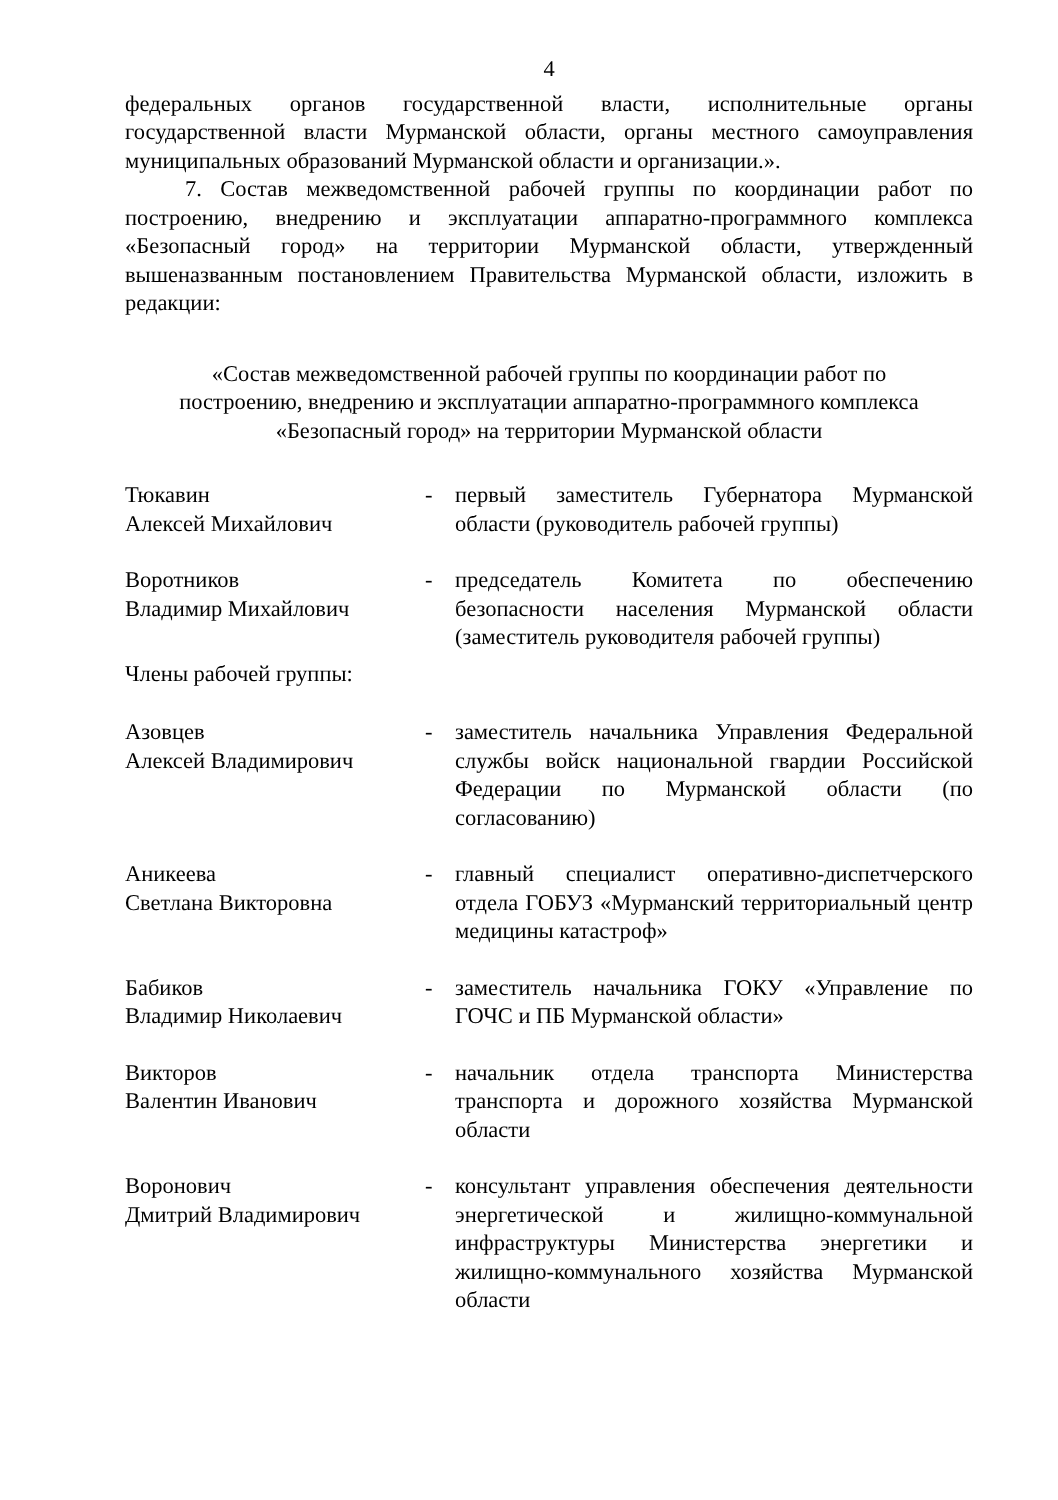4
федеральных органов государственной власти, исполнительные органы государственной власти Мурманской области, органы местного самоуправления муниципальных образований Мурманской области и организации.».
7. Состав межведомственной рабочей группы по координации работ по построению, внедрению и эксплуатации аппаратно-программного комплекса «Безопасный город» на территории Мурманской области, утвержденный вышеназванным постановлением Правительства Мурманской области, изложить в редакции:
«Состав межведомственной рабочей группы по координации работ по
построению, внедрению и эксплуатации аппаратно-программного комплекса
«Безопасный город» на территории Мурманской области
Тюкавин
Алексей Михайлович
- первый заместитель Губернатора Мурманской области (руководитель рабочей группы)
Воротников
Владимир Михайлович
- председатель Комитета по обеспечению безопасности населения Мурманской области (заместитель руководителя рабочей группы)
Члены рабочей группы:
Азовцев
Алексей Владимирович
- заместитель начальника Управления Федеральной службы войск национальной гвардии Российской Федерации по Мурманской области (по согласованию)
Аникеева
Светлана Викторовна
- главный специалист оперативно-диспетчерского отдела ГОБУЗ «Мурманский территориальный центр медицины катастроф»
Бабиков
Владимир Николаевич
- заместитель начальника ГОКУ «Управление по ГОЧС и ПБ Мурманской области»
Викторов
Валентин Иванович
- начальник отдела транспорта Министерства транспорта и дорожного хозяйства Мурманской области
Воронович
Дмитрий Владимирович
- консультант управления обеспечения деятельности энергетической и жилищно-коммунальной инфраструктуры Министерства энергетики и жилищно-коммунального хозяйства Мурманской области